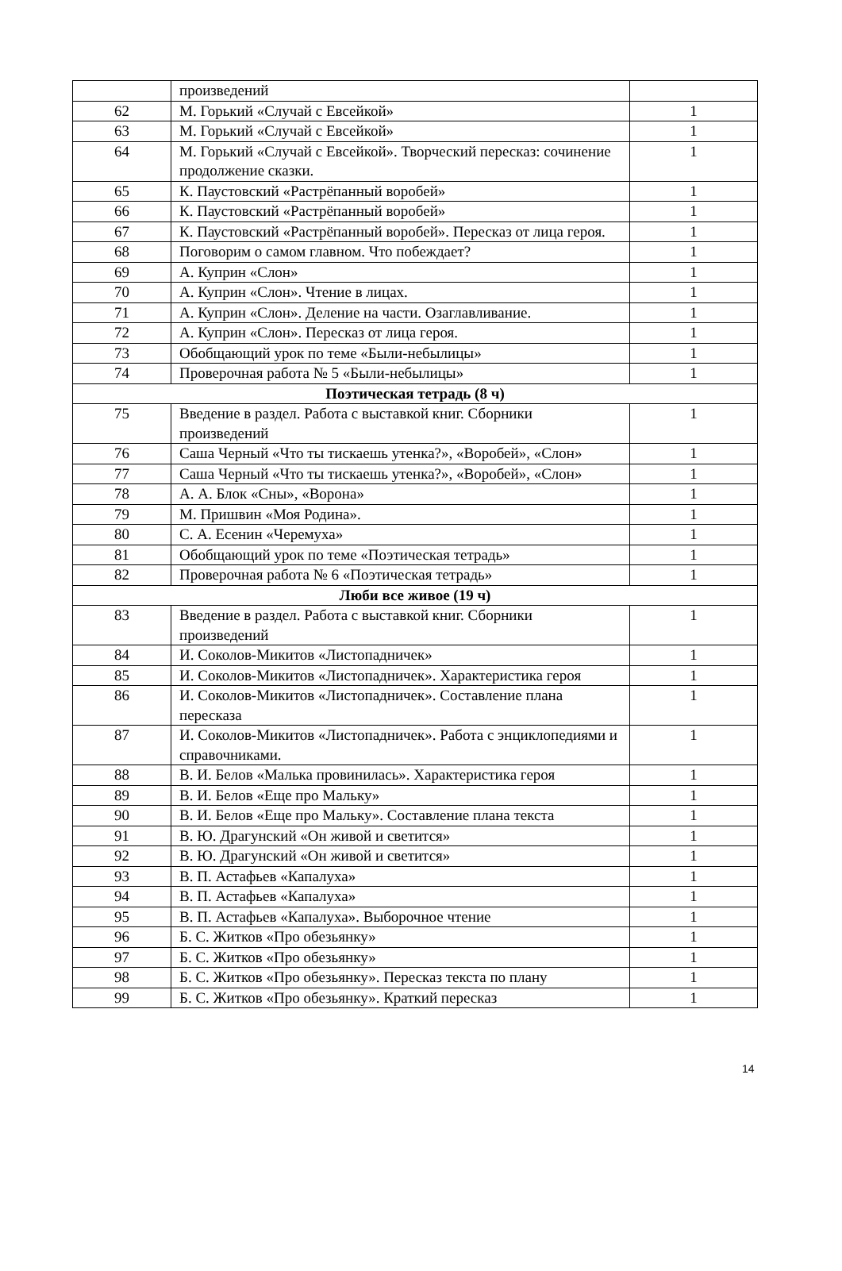| | произведений | |
| 62 | М. Горький «Случай с Евсейкой» | 1 |
| 63 | М. Горький «Случай с Евсейкой» | 1 |
| 64 | М. Горький «Случай с Евсейкой». Творческий пересказ: сочинение продолжение сказки. | 1 |
| 65 | К. Паустовский «Растрёпанный воробей» | 1 |
| 66 | К. Паустовский «Растрёпанный воробей» | 1 |
| 67 | К. Паустовский «Растрёпанный воробей». Пересказ от лица героя. | 1 |
| 68 | Поговорим о самом главном. Что побеждает? | 1 |
| 69 | А. Куприн «Слон» | 1 |
| 70 | А. Куприн «Слон». Чтение в лицах. | 1 |
| 71 | А. Куприн «Слон». Деление на части. Озаглавливание. | 1 |
| 72 | А. Куприн «Слон». Пересказ от лица героя. | 1 |
| 73 | Обобщающий урок по теме «Были-небылицы» | 1 |
| 74 | Проверочная работа № 5 «Были-небылицы» | 1 |
| Поэтическая тетрадь (8 ч) | | |
| 75 | Введение в раздел. Работа с выставкой книг. Сборники произведений | 1 |
| 76 | Саша Черный «Что ты тискаешь утенка?», «Воробей», «Слон» | 1 |
| 77 | Саша Черный «Что ты тискаешь утенка?», «Воробей», «Слон» | 1 |
| 78 | А. А. Блок «Сны», «Ворона» | 1 |
| 79 | М. Пришвин «Моя Родина». | 1 |
| 80 | С. А. Есенин «Черемуха» | 1 |
| 81 | Обобщающий урок по теме «Поэтическая тетрадь» | 1 |
| 82 | Проверочная работа № 6 «Поэтическая тетрадь» | 1 |
| Люби все живое (19 ч) | | |
| 83 | Введение в раздел. Работа с выставкой книг. Сборники произведений | 1 |
| 84 | И. Соколов-Микитов «Листопадничек» | 1 |
| 85 | И. Соколов-Микитов «Листопадничек». Характеристика героя | 1 |
| 86 | И. Соколов-Микитов «Листопадничек». Составление плана пересказа | 1 |
| 87 | И. Соколов-Микитов «Листопадничек». Работа с энциклопедиями и справочниками. | 1 |
| 88 | В. И. Белов «Малька провинилась». Характеристика героя | 1 |
| 89 | В. И. Белов «Еще про Мальку» | 1 |
| 90 | В. И. Белов «Еще про Мальку». Составление плана текста | 1 |
| 91 | В. Ю. Драгунский «Он живой и светится» | 1 |
| 92 | В. Ю. Драгунский «Он живой и светится» | 1 |
| 93 | В. П. Астафьев «Капалуха» | 1 |
| 94 | В. П. Астафьев «Капалуха» | 1 |
| 95 | В. П. Астафьев «Капалуха». Выборочное чтение | 1 |
| 96 | Б. С. Житков «Про обезьянку» | 1 |
| 97 | Б. С. Житков «Про обезьянку» | 1 |
| 98 | Б. С. Житков «Про обезьянку». Пересказ текста по плану | 1 |
| 99 | Б. С. Житков «Про обезьянку». Краткий пересказ | 1 |
14